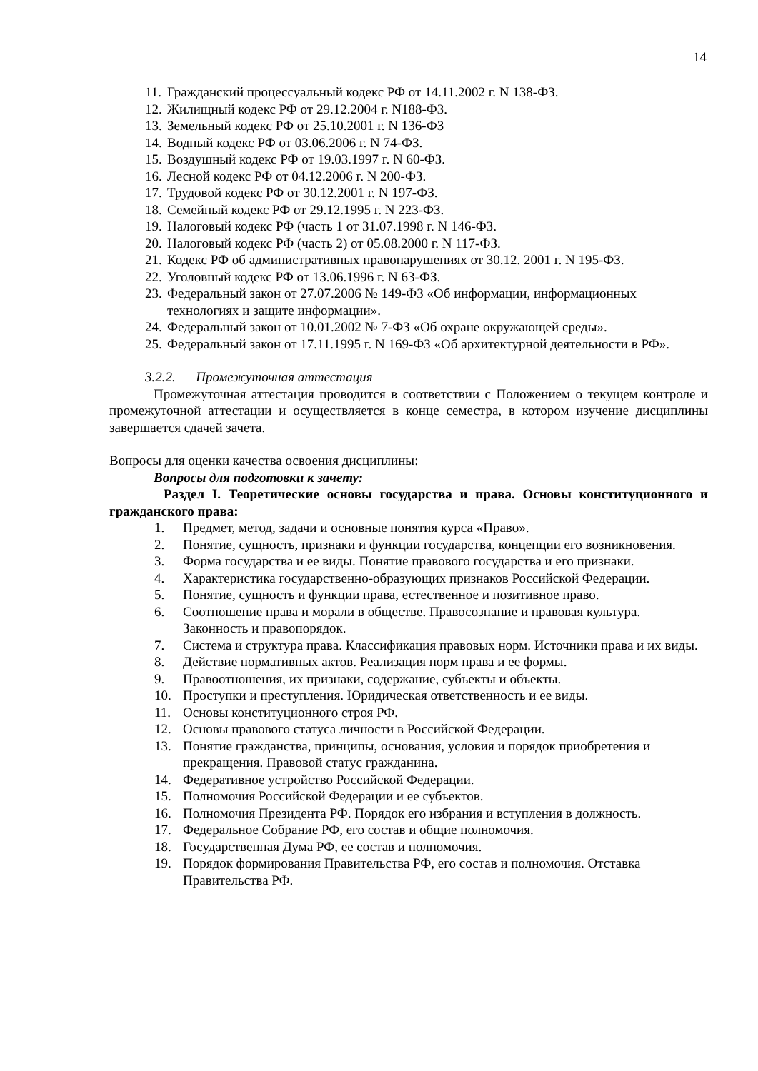14
11. Гражданский процессуальный кодекс РФ от 14.11.2002 г. N 138-ФЗ.
12. Жилищный кодекс РФ от 29.12.2004 г. N188-ФЗ.
13. Земельный кодекс РФ от 25.10.2001 г. N 136-ФЗ
14. Водный кодекс РФ от 03.06.2006 г. N 74-ФЗ.
15. Воздушный кодекс РФ от 19.03.1997 г. N 60-ФЗ.
16. Лесной кодекс РФ от 04.12.2006 г. N 200-ФЗ.
17. Трудовой кодекс РФ от 30.12.2001 г. N 197-ФЗ.
18. Семейный кодекс РФ от 29.12.1995 г. N 223-ФЗ.
19. Налоговый кодекс РФ (часть 1 от 31.07.1998 г. N 146-ФЗ.
20. Налоговый кодекс РФ (часть 2) от 05.08.2000 г. N 117-ФЗ.
21. Кодекс РФ об административных правонарушениях от 30.12. 2001 г. N 195-ФЗ.
22. Уголовный кодекс РФ от 13.06.1996 г. N 63-ФЗ.
23. Федеральный закон от 27.07.2006 № 149-ФЗ «Об информации, информационных технологиях и защите информации».
24. Федеральный закон от 10.01.2002 № 7-ФЗ «Об охране окружающей среды».
25. Федеральный закон от 17.11.1995 г. N 169-ФЗ «Об архитектурной деятельности в РФ».
3.2.2. Промежуточная аттестация
Промежуточная аттестация проводится в соответствии с Положением о текущем контроле и промежуточной аттестации и осуществляется в конце семестра, в котором изучение дисциплины завершается сдачей зачета.
Вопросы для оценки качества освоения дисциплины:
Вопросы для подготовки к зачету:
Раздел I. Теоретические основы государства и права. Основы конституционного и гражданского права:
1. Предмет, метод, задачи и основные понятия курса «Право».
2. Понятие, сущность, признаки и функции государства, концепции его возникновения.
3. Форма государства и ее виды. Понятие правового государства и его признаки.
4. Характеристика государственно-образующих признаков Российской Федерации.
5. Понятие, сущность и функции права, естественное и позитивное право.
6. Соотношение права и морали в обществе. Правосознание и правовая культура. Законность и правопорядок.
7. Система и структура права. Классификация правовых норм. Источники права и их виды.
8. Действие нормативных актов. Реализация норм права и ее формы.
9. Правоотношения, их признаки, содержание, субъекты и объекты.
10. Проступки и преступления. Юридическая ответственность и ее виды.
11. Основы конституционного строя РФ.
12. Основы правового статуса личности в Российской Федерации.
13. Понятие гражданства, принципы, основания, условия и порядок приобретения и прекращения. Правовой статус гражданина.
14. Федеративное устройство Российской Федерации.
15. Полномочия Российской Федерации и ее субъектов.
16. Полномочия Президента РФ. Порядок его избрания и вступления в должность.
17. Федеральное Собрание РФ, его состав и общие полномочия.
18. Государственная Дума РФ, ее состав и полномочия.
19. Порядок формирования Правительства РФ, его состав и полномочия. Отставка Правительства РФ.